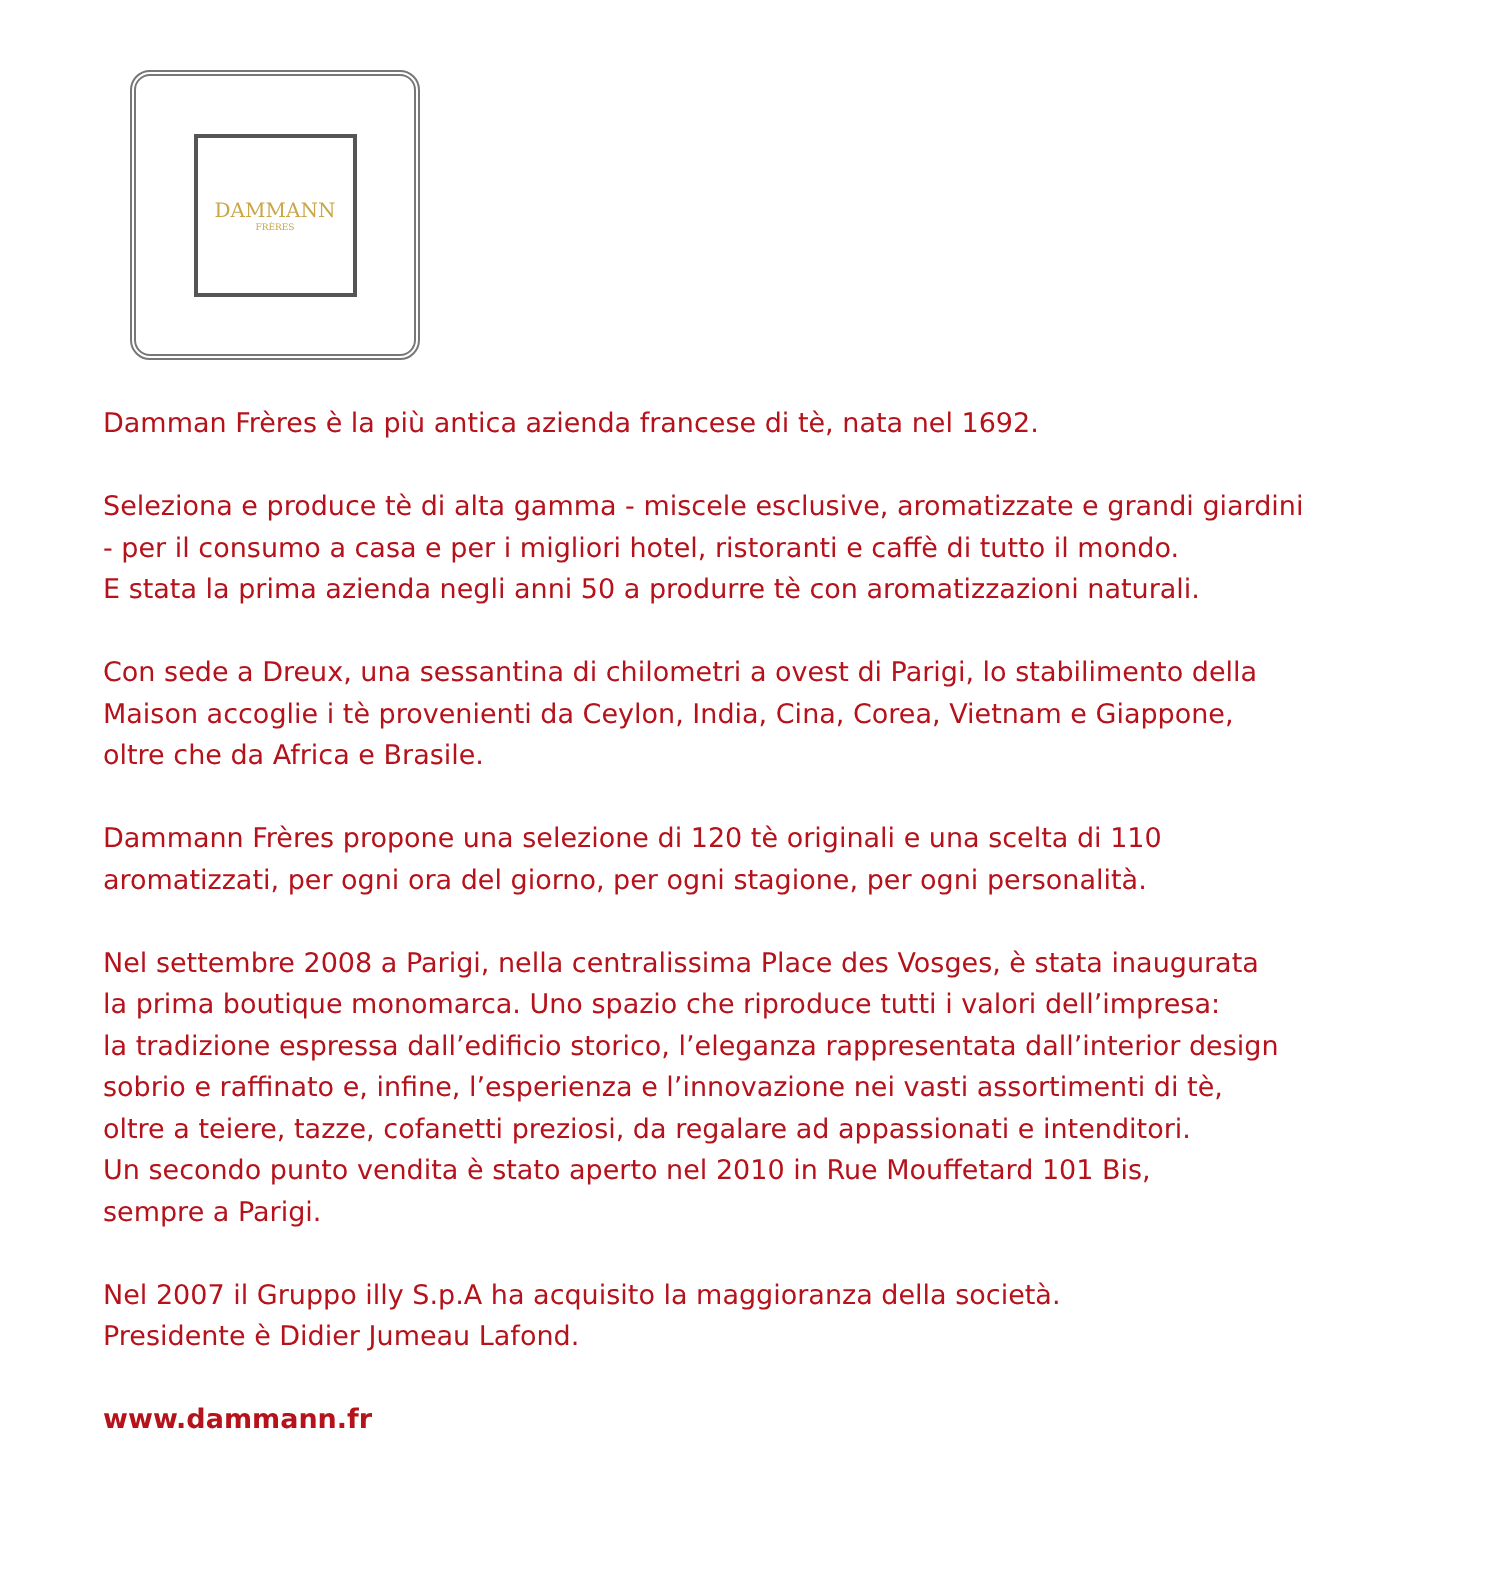DAMMANN
FRÈRES
Damman Frères è la più antica azienda francese di tè, nata nel 1692.
Seleziona e produce tè di alta gamma - miscele esclusive, aromatizzate e grandi giardini
- per il consumo a casa e per i migliori hotel, ristoranti e caffè di tutto il mondo.
E stata la prima azienda negli anni 50 a produrre tè con aromatizzazioni naturali.
Con sede a Dreux, una sessantina di chilometri a ovest di Parigi, lo stabilimento della
Maison accoglie i tè provenienti da Ceylon, India, Cina, Corea, Vietnam e Giappone,
oltre che da Africa e Brasile.
Dammann Frères propone una selezione di 120 tè originali e una scelta di 110
aromatizzati, per ogni ora del giorno, per ogni stagione, per ogni personalità.
Nel settembre 2008 a Parigi, nella centralissima Place des Vosges, è stata inaugurata
la prima boutique monomarca. Uno spazio che riproduce tutti i valori dell’impresa:
la tradizione espressa dall’edificio storico, l’eleganza rappresentata dall’interior design
sobrio e raffinato e, infine, l’esperienza e l’innovazione nei vasti assortimenti di tè,
oltre a teiere, tazze, cofanetti preziosi, da regalare ad appassionati e intenditori.
Un secondo punto vendita è stato aperto nel 2010 in Rue Mouffetard 101 Bis,
sempre a Parigi.
Nel 2007 il Gruppo illy S.p.A ha acquisito la maggioranza della società.
Presidente è Didier Jumeau Lafond.
www.dammann.fr